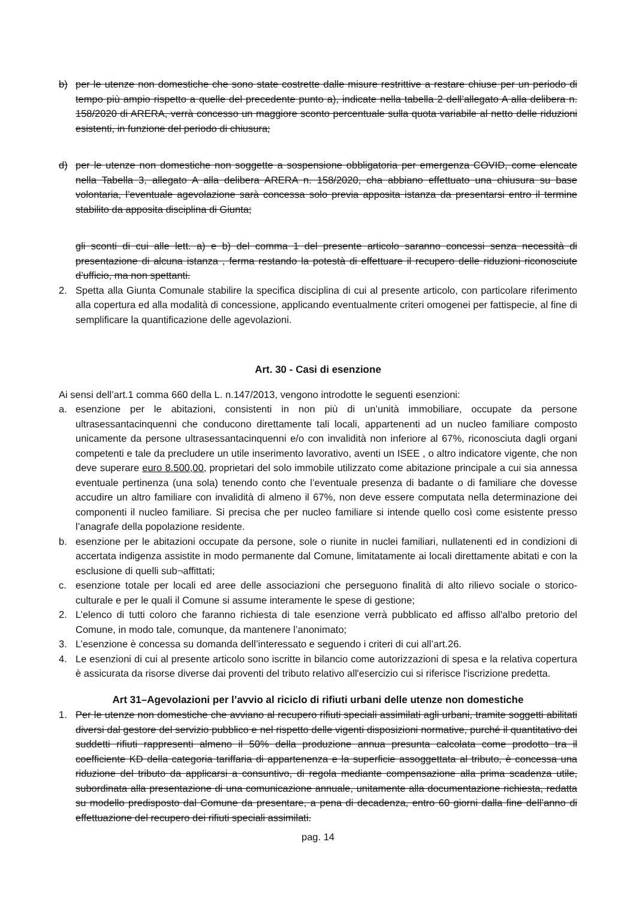b) per le utenze non domestiche che sono state costrette dalle misure restrittive a restare chiuse per un periodo di tempo più ampio rispetto a quelle del precedente punto a), indicate nella tabella 2 dell’allegato A alla delibera n. 158/2020 di ARERA, verrà concesso un maggiore sconto percentuale sulla quota variabile al netto delle riduzioni esistenti, in funzione del periodo di chiusura;
d) per le utenze non domestiche non soggette a sospensione obbligatoria per emergenza COVID, come elencate nella Tabella 3, allegato A alla delibera ARERA n. 158/2020, cha abbiano effettuato una chiusura su base volontaria, l’eventuale agevolazione sarà concessa solo previa apposita istanza da presentarsi entro il termine stabilito da apposita disciplina di Giunta;
gli sconti di cui alle lett. a) e b) del comma 1 del presente articolo saranno concessi senza necessità di presentazione di alcuna istanza , ferma restando la potestà di effettuare il recupero delle riduzioni riconosciute d’ufficio, ma non spettanti.
2. Spetta alla Giunta Comunale stabilire la specifica disciplina di cui al presente articolo, con particolare riferimento alla copertura ed alla modalità di concessione, applicando eventualmente criteri omogenei per fattispecie, al fine di semplificare la quantificazione delle agevolazioni.
Art. 30 - Casi di esenzione
Ai sensi dell’art.1 comma 660 della L. n.147/2013, vengono introdotte le seguenti esenzioni:
a. esenzione per le abitazioni, consistenti in non più di un’unità immobiliare, occupate da persone ultrasessantacinquenni che conducono direttamente tali locali, appartenenti ad un nucleo familiare composto unicamente da persone ultrasessantacinquenni e/o con invalidità non inferiore al 67%, riconosciuta dagli organi competenti e tale da precludere un utile inserimento lavorativo, aventi un ISEE , o altro indicatore vigente, che non deve superare euro 8.500,00, proprietari del solo immobile utilizzato come abitazione principale a cui sia annessa eventuale pertinenza (una sola) tenendo conto che l’eventuale presenza di badante o di familiare che dovesse accudire un altro familiare con invalidità di almeno il 67%, non deve essere computata nella determinazione dei componenti il nucleo familiare. Si precisa che per nucleo familiare si intende quello così come esistente presso l’anagrafe della popolazione residente.
b. esenzione per le abitazioni occupate da persone, sole o riunite in nuclei familiari, nullatenenti ed in condizioni di accertata indigenza assistite in modo permanente dal Comune, limitatamente ai locali direttamente abitati e con la esclusione di quelli sub¬affittati;
c. esenzione totale per locali ed aree delle associazioni che perseguono finalità di alto rilievo sociale o storico-culturale e per le quali il Comune si assume interamente le spese di gestione;
2. L’elenco di tutti coloro che faranno richiesta di tale esenzione verrà pubblicato ed affisso all'albo pretorio del Comune, in modo tale, comunque, da mantenere l’anonimato;
3. L’esenzione è concessa su domanda dell’interessato e seguendo i criteri di cui all’art.26.
4. Le esenzioni di cui al presente articolo sono iscritte in bilancio come autorizzazioni di spesa e la relativa copertura è assicurata da risorse diverse dai proventi del tributo relativo all'esercizio cui si riferisce l'iscrizione predetta.
Art 31–Agevolazioni per l’avvio al riciclo di rifiuti urbani delle utenze non domestiche
1. Per le utenze non domestiche che avviano al recupero rifiuti speciali assimilati agli urbani, tramite soggetti abilitati diversi dal gestore del servizio pubblico e nel rispetto delle vigenti disposizioni normative, purché il quantitativo dei suddetti rifiuti rappresenti almeno il 50% della produzione annua presunta calcolata come prodotto tra il coefficiente KD della categoria tariffaria di appartenenza e la superficie assoggettata al tributo, è concessa una riduzione del tributo da applicarsi a consuntivo, di regola mediante compensazione alla prima scadenza utile, subordinata alla presentazione di una comunicazione annuale, unitamente alla documentazione richiesta, redatta su modello predisposto dal Comune da presentare, a pena di decadenza, entro 60 giorni dalla fine dell’anno di effettuazione del recupero dei rifiuti speciali assimilati.
pag. 14